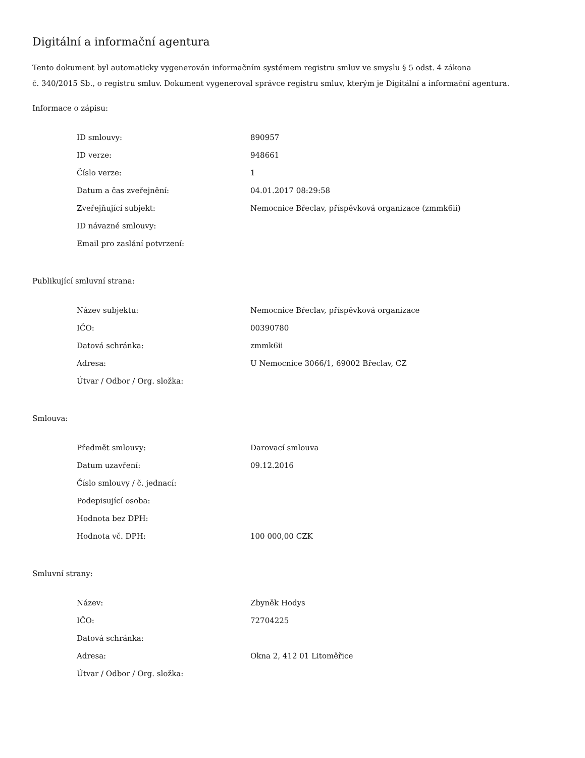Digitální a informační agentura
Tento dokument byl automaticky vygenerován informačním systémem registru smluv ve smyslu § 5 odst. 4 zákona
č. 340/2015 Sb., o registru smluv. Dokument vygeneroval správce registru smluv, kterým je Digitální a informační agentura.
Informace o zápisu:
| ID smlouvy: | 890957 |
| ID verze: | 948661 |
| Číslo verze: | 1 |
| Datum a čas zveřejnění: | 04.01.2017 08:29:58 |
| Zveřejňující subjekt: | Nemocnice Břeclav, příspěvková organizace (zmmk6ii) |
| ID návazné smlouvy: | |
| Email pro zaslání potvrzení: | |
Publikující smluvní strana:
| Název subjektu: | Nemocnice Břeclav, příspěvková organizace |
| IČO: | 00390780 |
| Datová schránka: | zmmk6ii |
| Adresa: | U Nemocnice 3066/1, 69002 Břeclav, CZ |
| Útvar / Odbor / Org. složka: | |
Smlouva:
| Předmět smlouvy: | Darovací smlouva |
| Datum uzavření: | 09.12.2016 |
| Číslo smlouvy / č. jednací: | |
| Podepisující osoba: | |
| Hodnota bez DPH: | |
| Hodnota vč. DPH: | 100 000,00 CZK |
Smluvní strany:
| Název: | Zbyněk Hodys |
| IČO: | 72704225 |
| Datová schránka: | |
| Adresa: | Okna 2, 412 01 Litoměřice |
| Útvar / Odbor / Org. složka: | |